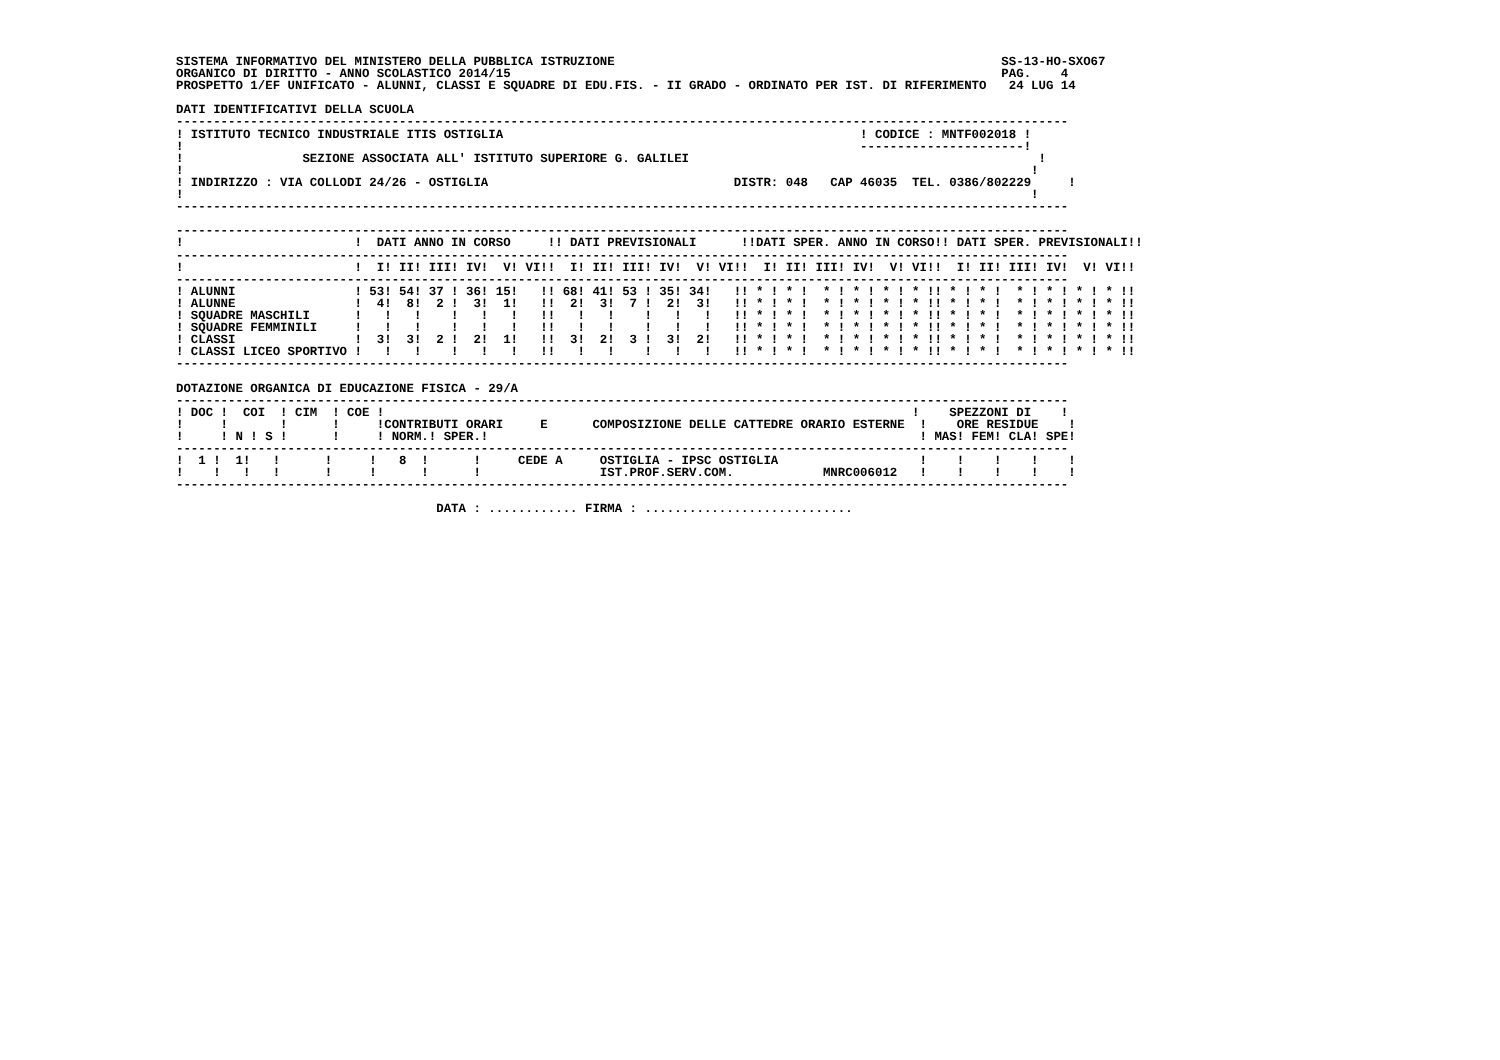SISTEMA INFORMATIVO DEL MINISTERO DELLA PUBBLICA ISTRUZIONE                                                    SS-13-HO-SXO67
ORGANICO DI DIRITTO - ANNO SCOLASTICO 2014/15                                                                  PAG.    4
PROSPETTO 1/EF UNIFICATO - ALUNNI, CLASSI E SQUADRE DI EDU.FIS. - II GRADO - ORDINATO PER IST. DI RIFERIMENTO   24 LUG 14

DATI IDENTIFICATIVI DELLA SCUOLA
------------------------------------------------------------------------------------------------------------------------
! ISTITUTO TECNICO INDUSTRIALE ITIS OSTIGLIA                                                ! CODICE : MNTF002018 !
!                                                                                           ----------------------!
!                SEZIONE ASSOCIATA ALL' ISTITUTO SUPERIORE G. GALILEI                                               !
!                                                                                                                  !
! INDIRIZZO : VIA COLLODI 24/26 - OSTIGLIA                                 DISTR: 048   CAP 46035  TEL. 0386/802229     !
!                                                                                                                  !
------------------------------------------------------------------------------------------------------------------------

------------------------------------------------------------------------------------------------------------------------
!                       !  DATI ANNO IN CORSO     !! DATI PREVISIONALI      !!DATI SPER. ANNO IN CORSO!! DATI SPER. PREVISIONALI!!
------------------------------------------------------------------------------------------------------------------------
!                       !  I! II! III! IV!  V! VI!!  I! II! III! IV!  V! VI!!  I! II! III! IV!  V! VI!!  I! II! III! IV!  V! VI!!
------------------------------------------------------------------------------------------------------------------------
! ALUNNI                ! 53! 54! 37 ! 36! 15!   !! 68! 41! 53 ! 35! 34!   !! * ! * !  * ! * ! * ! * !! * ! * !  * ! * ! * ! * !!
! ALUNNE                !  4!  8!  2 !  3!  1!   !!  2!  3!  7 !  2!  3!   !! * ! * !  * ! * ! * ! * !! * ! * !  * ! * ! * ! * !!
! SQUADRE MASCHILI      !   !   !    !   !   !   !!   !   !    !   !   !   !! * ! * !  * ! * ! * ! * !! * ! * !  * ! * ! * ! * !!
! SQUADRE FEMMINILI     !   !   !    !   !   !   !!   !   !    !   !   !   !! * ! * !  * ! * ! * ! * !! * ! * !  * ! * ! * ! * !!
! CLASSI                !  3!  3!  2 !  2!  1!   !!  3!  2!  3 !  3!  2!   !! * ! * !  * ! * ! * ! * !! * ! * !  * ! * ! * ! * !!
! CLASSI LICEO SPORTIVO !   !   !    !   !   !   !!   !   !    !   !   !   !! * ! * !  * ! * ! * ! * !! * ! * !  * ! * ! * ! * !!
------------------------------------------------------------------------------------------------------------------------

DOTAZIONE ORGANICA DI EDUCAZIONE FISICA - 29/A
------------------------------------------------------------------------------------------------------------------------
! DOC !  COI  ! CIM  ! COE !                                                                       !    SPEZZONI DI    !
!     !       !      !     !CONTRIBUTI ORARI     E      COMPOSIZIONE DELLE CATTEDRE ORARIO ESTERNE  !    ORE RESIDUE    !
!     ! N ! S !      !     ! NORM.! SPER.!                                                          ! MAS! FEM! CLA! SPE!
------------------------------------------------------------------------------------------------------------------------
!  1 !  1!   !      !     !   8  !      !     CEDE A     OSTIGLIA - IPSC OSTIGLIA                   !    !    !    !    !
!    !   !   !      !     !      !      !                IST.PROF.SERV.COM.            MNRC006012   !    !    !    !    !
------------------------------------------------------------------------------------------------------------------------

                                   DATA : ............ FIRMA : ............................